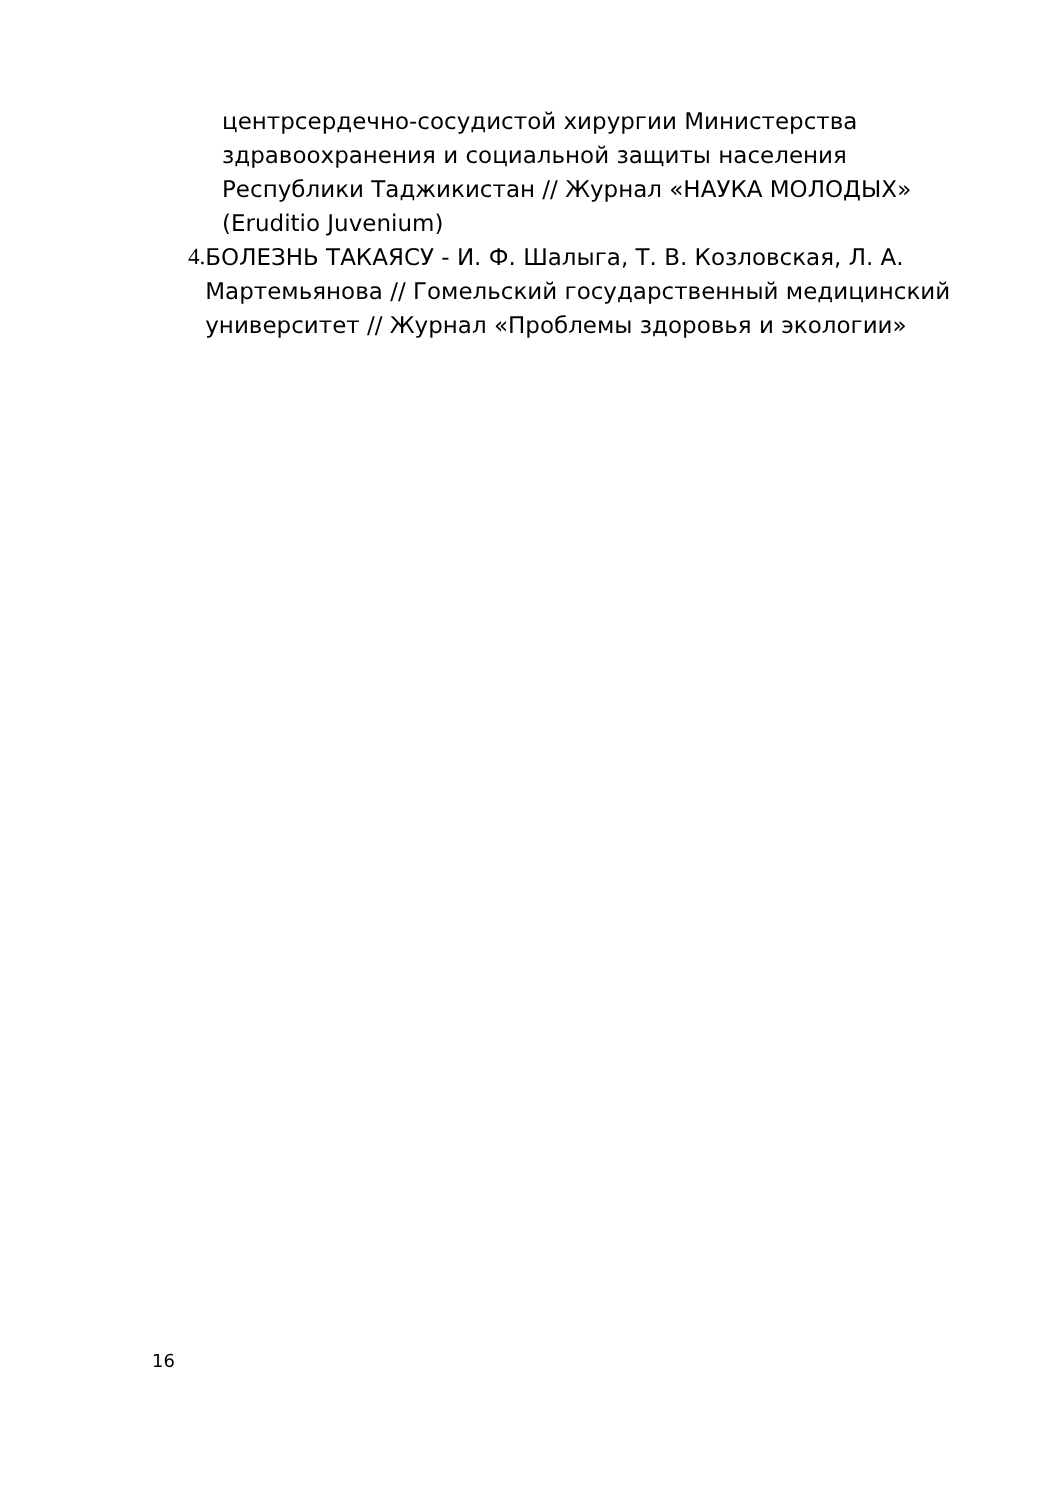центрсердечно-сосудистой хирургии Министерства здравоохранения и социальной защиты населения Республики Таджикистан // Журнал «НАУКА МОЛОДЫХ» (Eruditio Juvenium)
4. БОЛЕЗНЬ ТАКАЯСУ - И. Ф. Шалыга, Т. В. Козловская, Л. А. Мартемьянова // Гомельский государственный медицинский университет // Журнал «Проблемы здоровья и экологии»
16